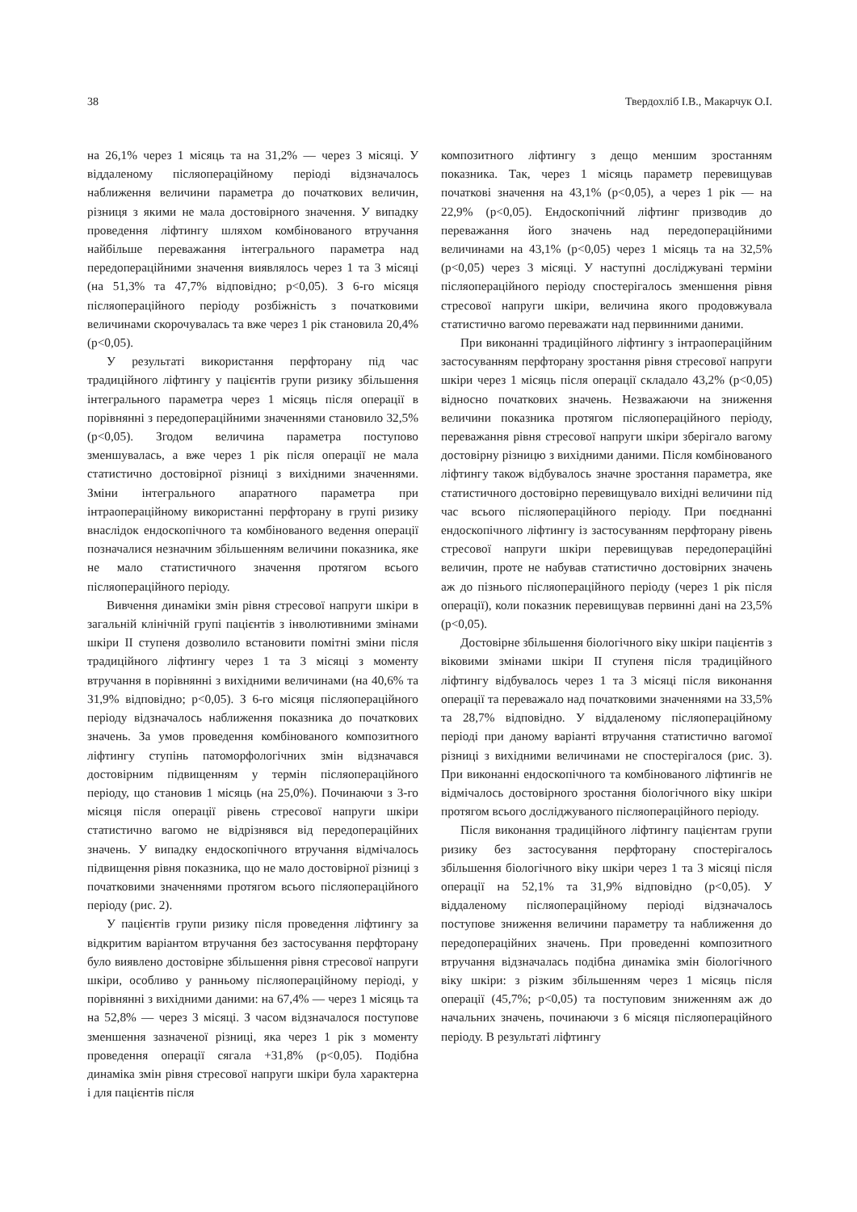38 Твердохліб І.В., Макарчук О.І.
на 26,1% через 1 місяць та на 31,2% — через 3 місяці. У віддаленому післяопераційному періоді відзначалось наближення величини параметра до початкових величин, різниця з якими не мала достовірного значення. У випадку проведення ліфтингу шляхом комбінованого втручання найбільше переважання інтегрального параметра над передопераційними значення виявлялось через 1 та 3 місяці (на 51,3% та 47,7% відповідно; p<0,05). З 6-го місяця післяопераційного періоду розбіжність з початковими величинами скорочувалась та вже через 1 рік становила 20,4% (p<0,05).
У результаті використання перфторану під час традиційного ліфтингу у пацієнтів групи ризику збільшення інтегрального параметра через 1 місяць після операції в порівнянні з передопераційними значеннями становило 32,5% (p<0,05). Згодом величина параметра поступово зменшувалась, а вже через 1 рік після операції не мала статистично достовірної різниці з вихідними значеннями. Зміни інтегрального апаратного параметра при інтраопераційному використанні перфторану в групі ризику внаслідок ендоскопічного та комбінованого ведення операції позначалися незначним збільшенням величини показника, яке не мало статистичного значення протягом всього післяопераційного періоду.
Вивчення динаміки змін рівня стресової напруги шкіри в загальній клінічній групі пацієнтів з інволютивними змінами шкіри II ступеня дозволило встановити помітні зміни після традиційного ліфтингу через 1 та 3 місяці з моменту втручання в порівнянні з вихідними величинами (на 40,6% та 31,9% відповідно; p<0,05). З 6-го місяця післяопераційного періоду відзначалось наближення показника до початкових значень. За умов проведення комбінованого композитного ліфтингу ступінь патоморфологічних змін відзначався достовірним підвищенням у термін післяопераційного періоду, що становив 1 місяць (на 25,0%). Починаючи з 3-го місяця після операції рівень стресової напруги шкіри статистично вагомо не відрізнявся від передопераційних значень. У випадку ендоскопічного втручання відмічалось підвищення рівня показника, що не мало достовірної різниці з початковими значеннями протягом всього післяопераційного періоду (рис. 2).
У пацієнтів групи ризику після проведення ліфтингу за відкритим варіантом втручання без застосування перфторану було виявлено достовірне збільшення рівня стресової напруги шкіри, особливо у ранньому післяопераційному періоді, у порівнянні з вихідними даними: на 67,4% — через 1 місяць та на 52,8% — через 3 місяці. З часом відзначалося поступове зменшення зазначеної різниці, яка через 1 рік з моменту проведення операції сягала +31,8% (p<0,05). Подібна динаміка змін рівня стресової напруги шкіри була характерна і для пацієнтів після
композитного ліфтингу з дещо меншим зростанням показника. Так, через 1 місяць параметр перевищував початкові значення на 43,1% (p<0,05), а через 1 рік — на 22,9% (p<0,05). Ендоскопічний ліфтинг призводив до переважання його значень над передопераційними величинами на 43,1% (p<0,05) через 1 місяць та на 32,5% (p<0,05) через 3 місяці. У наступні досліджувані терміни післяопераційного періоду спостерігалось зменшення рівня стресової напруги шкіри, величина якого продовжувала статистично вагомо переважати над первинними даними.
При виконанні традиційного ліфтингу з інтраопераційним застосуванням перфторану зростання рівня стресової напруги шкіри через 1 місяць після операції складало 43,2% (p<0,05) відносно початкових значень. Незважаючи на зниження величини показника протягом післяопераційного періоду, переважання рівня стресової напруги шкіри зберігало вагому достовірну різницю з вихідними даними. Після комбінованого ліфтингу також відбувалось значне зростання параметра, яке статистичного достовірно перевищувало вихідні величини під час всього післяопераційного періоду. При поєднанні ендоскопічного ліфтингу із застосуванням перфторану рівень стресової напруги шкіри перевищував передопераційні величин, проте не набував статистично достовірних значень аж до пізнього післяопераційного періоду (через 1 рік після операції), коли показник перевищував первинні дані на 23,5% (p<0,05).
Достовірне збільшення біологічного віку шкіри пацієнтів з віковими змінами шкіри II ступеня після традиційного ліфтингу відбувалось через 1 та 3 місяці після виконання операції та переважало над початковими значеннями на 33,5% та 28,7% відповідно. У віддаленому післяопераційному періоді при даному варіанті втручання статистично вагомої різниці з вихідними величинами не спостерігалося (рис. 3). При виконанні ендоскопічного та комбінованого ліфтингів не відмічалось достовірного зростання біологічного віку шкіри протягом всього досліджуваного післяопераційного періоду.
Після виконання традиційного ліфтингу пацієнтам групи ризику без застосування перфторану спостерігалось збільшення біологічного віку шкіри через 1 та 3 місяці після операції на 52,1% та 31,9% відповідно (p<0,05). У віддаленому післяопераційному періоді відзначалось поступове зниження величини параметру та наближення до передопераційних значень. При проведенні композитного втручання відзначалась подібна динаміка змін біологічного віку шкіри: з різким збільшенням через 1 місяць після операції (45,7%; p<0,05) та поступовим зниженням аж до начальних значень, починаючи з 6 місяця післяопераційного періоду. В результаті ліфтингу